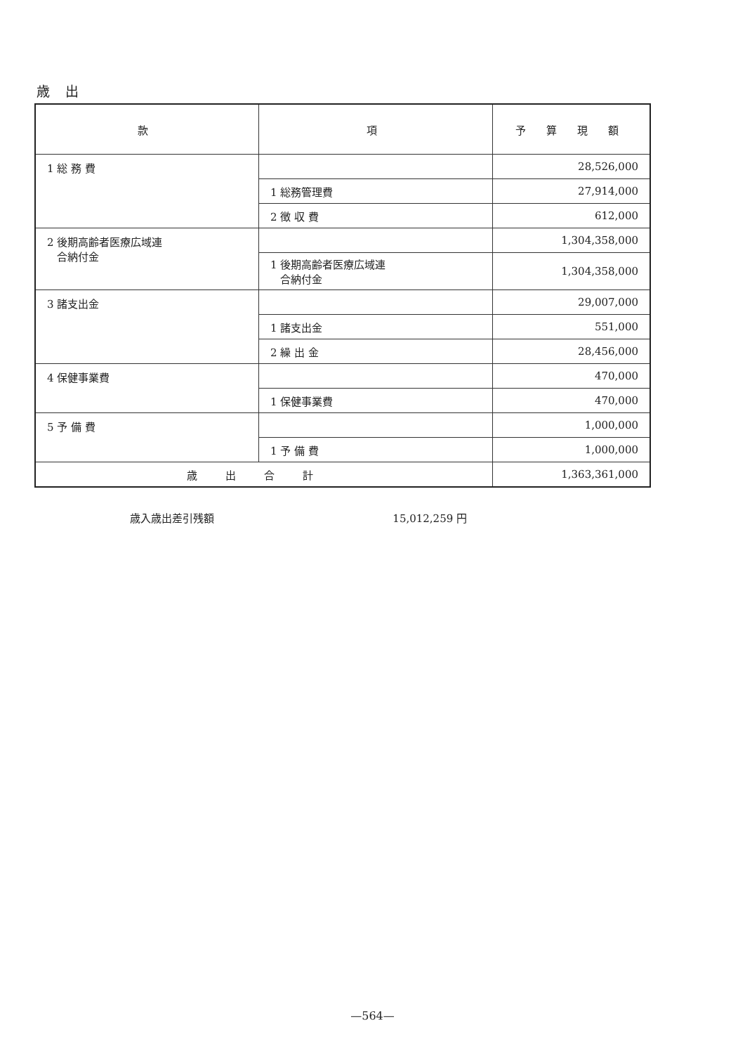歳 出
| 款 | 項 | 予 算 現 額 |
| --- | --- | --- |
| 1 総 務 費 | | 28,526,000 |
| | 1 総務管理費 | 27,914,000 |
| | 2 徴 収 費 | 612,000 |
| 2 後期高齢者医療広域連 合納付金 | | 1,304,358,000 |
| | 1 後期高齢者医療広域連 合納付金 | 1,304,358,000 |
| 3 諸支出金 | | 29,007,000 |
| | 1 諸支出金 | 551,000 |
| | 2 繰 出 金 | 28,456,000 |
| 4 保健事業費 | | 470,000 |
| | 1 保健事業費 | 470,000 |
| 5 予 備 費 | | 1,000,000 |
| | 1 予 備 費 | 1,000,000 |
| 歳出合計 | | 1,363,361,000 |
歳入歳出差引残額 15,012,259 円
—564—